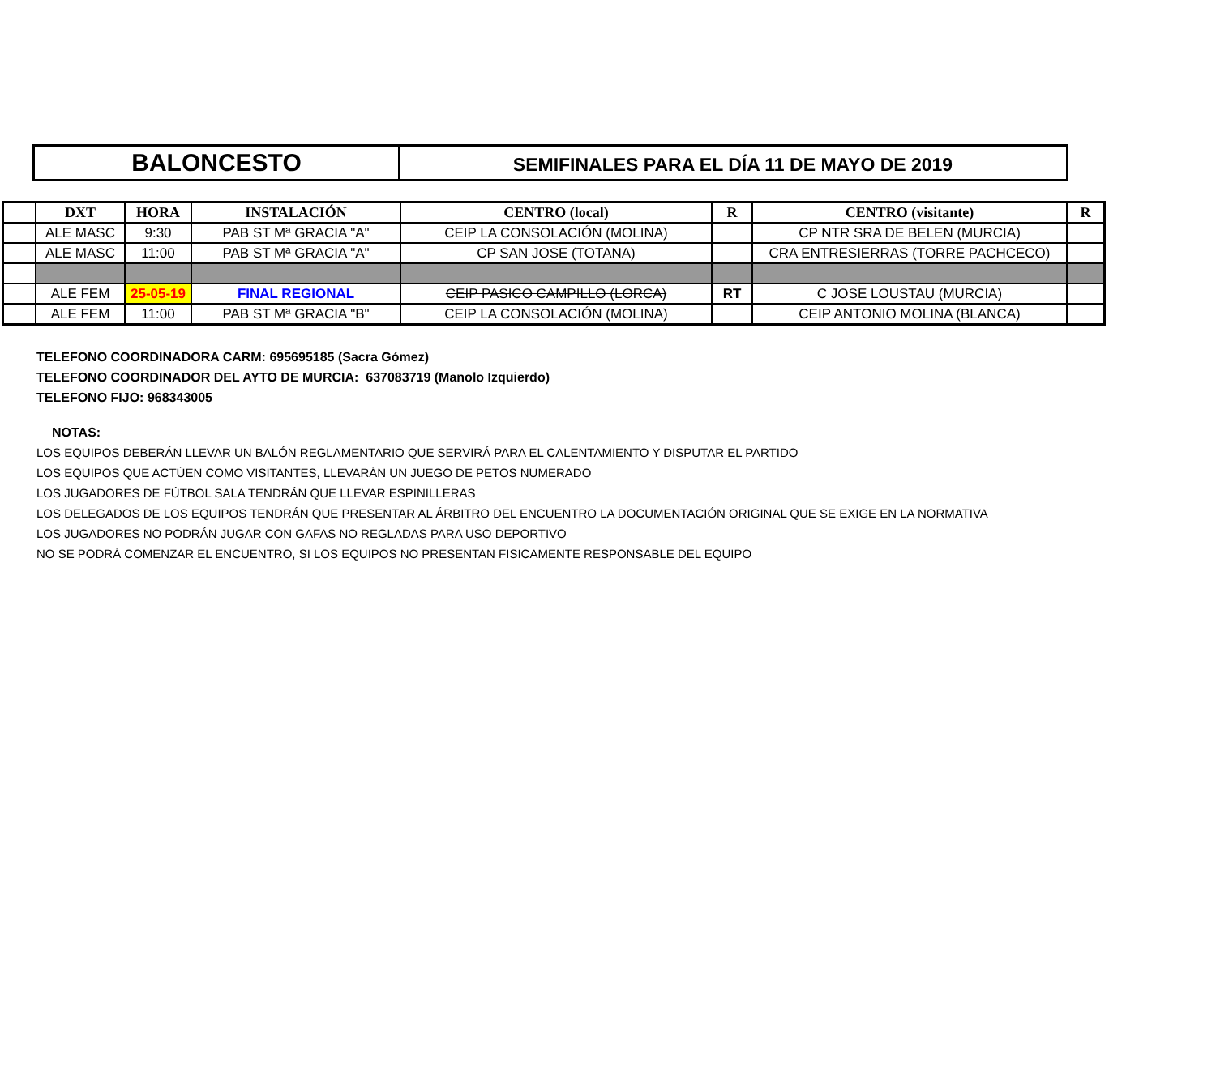BALONCESTO
SEMIFINALES PARA EL DÍA 11 DE MAYO DE 2019
| | DXT | HORA | INSTALACIÓN | CENTRO (local) | R | CENTRO (visitante) | R |
| --- | --- | --- | --- | --- | --- | --- | --- |
| | ALE MASC | 9:30 | PAB ST Mª GRACIA "A" | CEIP LA CONSOLACIÓN (MOLINA) | | CP NTR SRA DE BELEN (MURCIA) | |
| | ALE MASC | 11:00 | PAB ST Mª GRACIA "A" | CP SAN JOSE (TOTANA) | | CRA ENTRESIERRAS (TORRE PACHCECO) | |
| | ALE FEM | 25-05-19 | FINAL REGIONAL | CEIP PASICO CAMPILLO (LORCA) | RT | C JOSE LOUSTAU (MURCIA) | |
| | ALE FEM | 11:00 | PAB ST Mª GRACIA "B" | CEIP LA CONSOLACIÓN (MOLINA) | | CEIP ANTONIO MOLINA (BLANCA) | |
TELEFONO COORDINADORA CARM: 695695185 (Sacra Gómez)
TELEFONO COORDINADOR DEL AYTO DE MURCIA: 637083719 (Manolo Izquierdo)
TELEFONO FIJO: 968343005
NOTAS:
LOS EQUIPOS DEBERÁN LLEVAR UN BALÓN REGLAMENTARIO QUE SERVIRÁ PARA EL CALENTAMIENTO Y DISPUTAR EL PARTIDO
LOS EQUIPOS QUE ACTÚEN COMO VISITANTES, LLEVARÁN UN JUEGO DE PETOS NUMERADO
LOS JUGADORES DE FÚTBOL SALA TENDRÁN QUE LLEVAR ESPINILLERAS
LOS DELEGADOS DE LOS EQUIPOS TENDRÁN QUE PRESENTAR AL ÁRBITRO DEL ENCUENTRO LA DOCUMENTACIÓN ORIGINAL QUE SE EXIGE EN LA NORMATIVA
LOS JUGADORES NO PODRÁN JUGAR CON GAFAS NO REGLADAS PARA USO DEPORTIVO
NO SE PODRÁ COMENZAR EL ENCUENTRO, SI LOS EQUIPOS NO PRESENTAN FISICAMENTE RESPONSABLE DEL EQUIPO